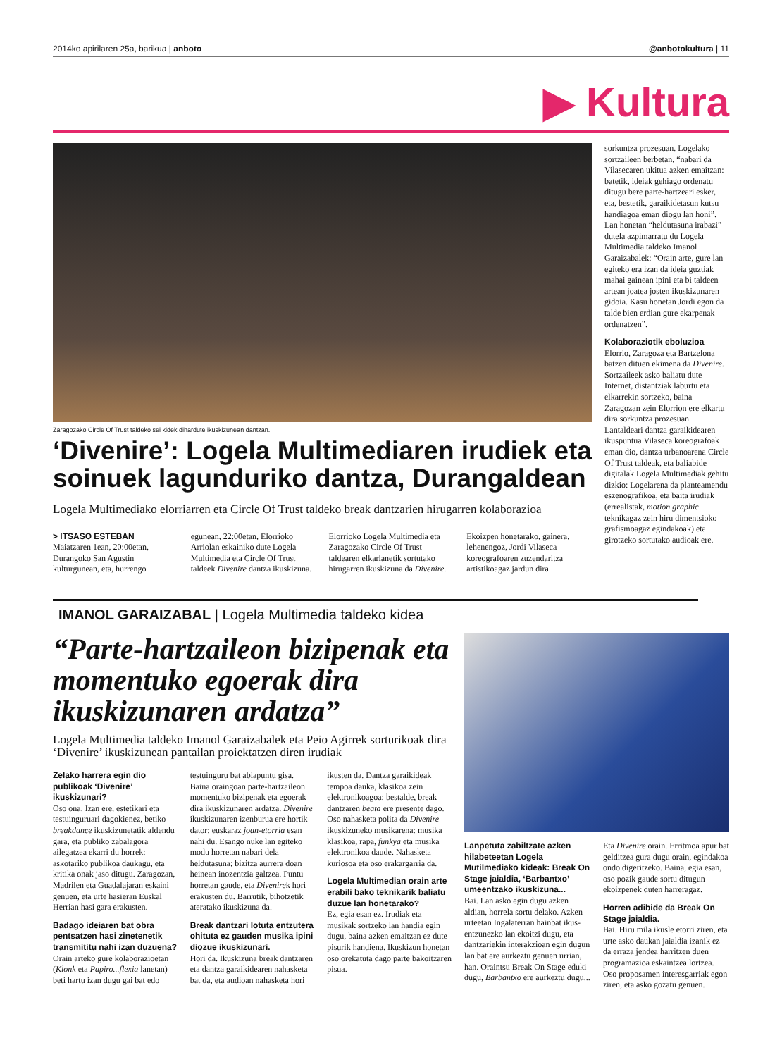2014ko apirilaren 25a, barikua | anboto @anbotokultura | 11
▶ Kultura
Zaragozako Circle Of Trust taldeko sei kidek dihardute ikuskizunean dantzan.
‘Divenire’: Logela Multimediaren irudiek eta soinuek lagunduriko dantza, Durangaldean
Logela Multimediako elorriarren eta Circle Of Trust taldeko break dantzarien hirugarren kolaborazioa
> ITSASO ESTEBAN
Maiatzaren 1ean, 20:00etan, Durangoko San Agustin kulturgunean, eta, hurrengo egunean, 22:00etan, Elorrioko Arriolan eskainiko dute Logela Multimedia eta Circle Of Trust taldeek Divenire dantza ikuskizuna. Elorrioko Logela Multimedia eta Zaragozako Circle Of Trust taldearen elkarlanetik sortutako hirugarren ikuskizuna da Divenire. Ekoizpen honetarako, gainera, lehenengoz, Jordi Vilaseca koreografoaren zuzendaritza artistikoagaz jardun dira
sorkuntza prozesuan. Logelako sortzaileen berbetan, “nabari da Vilasecaren ukitua azken emaitzan: batetik, ideiak gehiago ordenatu ditugu bere parte-hartzeari esker, eta, bestetik, garaikidetasun kutsu handiagoa eman diogu lan honi”. Lan honetan “heldutasuna irabazi” dutela azpimarratu du Logela Multimedia taldeko Imanol Garaizabalek: “Orain arte, gure lan egiteko era izan da ideia guztiak mahai gainean ipini eta bi taldeen artean joatea josten ikuskizunaren gidoia. Kasu honetan Jordi egon da talde bien erdian gure ekarpenak ordenatzen”.
Kolaboraziotik eboluzioa
Elorrio, Zaragoza eta Bartzelona batzen dituen ekimena da Divenire. Sortzaileek asko baliatu dute Internet, distantziak laburtu eta elkarrekin sortzeko, baina Zaragozan zein Elorrion ere elkartu dira sorkuntza prozesuan. Lantaldeari dantza garaikidearen ikuspuntua Vilaseca koreografoak eman dio, dantza urbanoarena Circle Of Trust taldeak, eta baliabide digitalak Logela Multimediak gehitu dizkio: Logelarena da planteamendu eszenografikoa, eta baita irudiak (errealistak, motion graphic teknikagaz zein hiru dimentsioko grafismoagaz egindakoak) eta girotzeko sortutako audioak ere.
IMANOL GARAIZABAL | Logela Multimedia taldeko kidea
“Parte-hartzaileon bizipenak eta momentuko egoerak dira ikuskizunaren ardatza”
Logela Multimedia taldeko Imanol Garaizabalek eta Peio Agirrek sorturikoak dira ‘Divenire’ ikuskizunean pantailan proiektatzen diren irudiak
Zelako harrera egin dio publikoak ‘Divenire’ ikuskizunari?
Oso ona. Izan ere, estetikari eta testuinguruari dagokienez, betiko breakdance ikuskizunetatik aldendu gara, eta publiko zabalagora ailegatzea ekarri du horrek: askotariko publikoa daukagu, eta kritika onak jaso ditugu. Zaragozan, Madrilen eta Guadalajaran eskaini genuen, eta urte hasieran Euskal Herrian hasi gara erakusten.
Badago ideiaren bat obra pentsatzen hasi zinetenetik transmititu nahi izan duzuena?
Orain arteko gure kolaborazioetan (Klonk eta Papiro...flexia lanetan) beti hartu izan dugu gai bat edo testuinguru bat abiapuntu gisa. Baina oraingoan parte-hartzaileon momentuko bizipenak eta egoerak dira ikuskizunaren ardatza. Divenire ikuskizunaren izenburua ere hortik dator: euskaraz joan-etorria esan nahi du. Esango nuke lan egiteko modu horretan nabari dela heldutasuna; bizitza aurrera doan heinean inozentzia galtzea. Puntu horretan gaude, eta Divenirek hori erakusten du. Barrutik, bihotzetik ateratako ikuskizuna da.
Break dantzari lotuta entzutera ohituta ez gauden musika ipini diozue ikuskizunari.
Hori da. Ikuskizuna break dantzaren eta dantza garaikidearen nahasketa bat da, eta audioan nahasketa hori ikusten da. Dantza garaikideak tempoa dauka, klasikoa zein elektronikoagoa; bestalde, break dantzaren beata ere presente dago. Oso nahasketa polita da Divenire ikuskizuneko musikarena: musika klasikoa, rapa, funkya eta musika elektronikoa daude. Nahasketa kuriosoa eta oso erakargarria da.
Logela Multimedian orain arte erabili bako teknikarik baliatu duzue lan honetarako?
Ez, egia esan ez. Irudiak eta musikak sortzeko lan handia egin dugu, baina azken emaitzan ez dute pisurik handiena. Ikuskizun honetan oso orekatuta dago parte bakoitzaren pisua.
Lanpetuta zabiltzate azken hilabeteetan Logela Mutilmediako kideak: Break On Stage jaialdia, ‘Barbantxo’ umeentzako ikuskizuna...
Bai. Lan asko egin dugu azken aldian, horrela sortu delako. Azken urteetan Ingalaterran hainbat ikus-entzunezko lan ekoitzi dugu, eta dantzariekin interakzioan egin dugun lan bat ere aurkeztu genuen urrian, han. Oraintsu Break On Stage eduki dugu, Barbantxo ere aurkeztu dugu... Eta Divenire orain. Erritmoa apur bat gelditzea gura dugu orain, egindakoa ondo digeritzeko. Baina, egia esan, oso pozik gaude sortu ditugun ekoizpenek duten harreragaz.
Horren adibide da Break On Stage jaialdia.
Bai. Hiru mila ikusle etorri ziren, eta urte asko daukan jaialdia izanik ez da erraza jendea harritzen duen programazioa eskaintzea lortzea. Oso proposamen interesgarriak egon ziren, eta asko gozatu genuen.